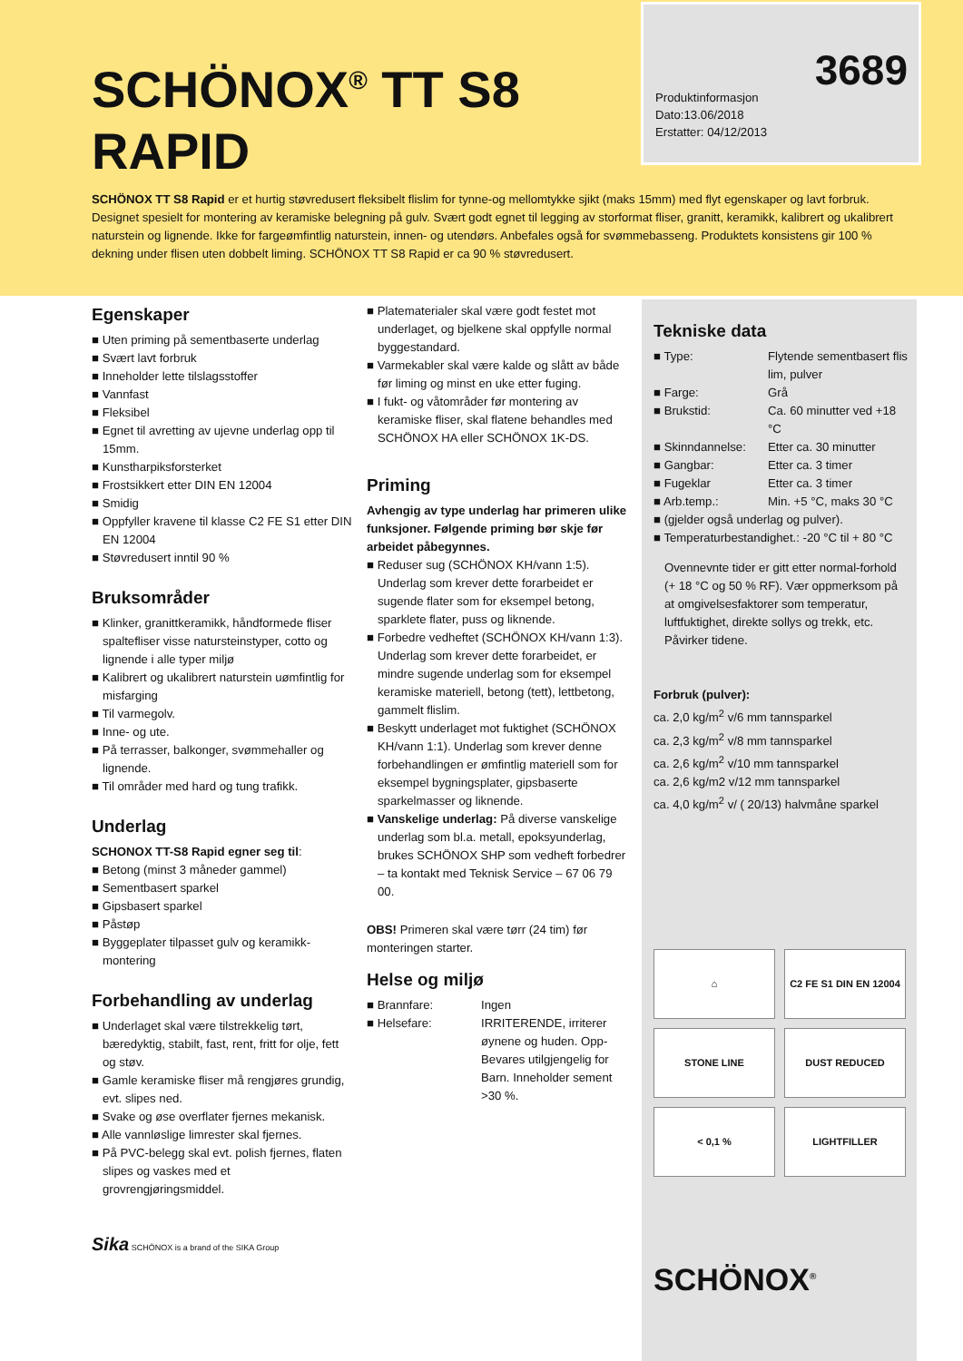SCHÖNOX<sup>®</sup> TT S8
RAPID
Produktinformasjon
Dato:13.06/2018
Erstatter: 04/12/2013
3689
SCHÖNOX TT S8 Rapid er et hurtig støvredusert fleksibelt flislim for tynne-og mellomtykke sjikt (maks 15mm) med flyt egenskaper og lavt forbruk. Designet spesielt for montering av keramiske belegning på gulv. Svært godt egnet til legging av storformat fliser, granitt, keramikk, kalibrert og ukalibrert naturstein og lignende. Ikke for fargeømfintlig naturstein, innen- og utendørs. Anbefales også for svømmebasseng. Produktets konsistens gir 100 % dekning under flisen uten dobbelt liming. SCHÖNOX TT S8 Rapid er ca 90 % støvredusert.
Egenskaper
Uten priming på sementbaserte underlag
Svært lavt forbruk
Inneholder lette tilslagsstoffer
Vannfast
Fleksibel
Egnet til avretting av ujevne underlag opp til 15mm.
Kunstharpiksforsterket
Frostsikkert etter DIN EN 12004
Smidig
Oppfyller kravene til klasse C2 FE S1 etter DIN EN 12004
Støvredusert inntil 90 %
Bruksområder
Klinker, granittkeramikk, håndformede fliser spaltefliser visse natursteinstyper, cotto og lignende i alle typer miljø
Kalibrert og ukalibrert naturstein uømfintlig for misfarging
Til varmegolv.
Inne- og ute.
På terrasser, balkonger, svømmehaller og lignende.
Til områder med hard og tung trafikk.
Underlag
SCHONOX TT-S8 Rapid egner seg til:
Betong (minst 3 måneder gammel)
Sementbasert sparkel
Gipsbasert sparkel
Påstøp
Byggeplater tilpasset gulv og keramikk-montering
Forbehandling av underlag
Underlaget skal være tilstrekkelig tørt, bæredyktig, stabilt, fast, rent, fritt for olje, fett og støv.
Gamle keramiske fliser må rengjøres grundig, evt. slipes ned.
Svake og øse overflater fjernes mekanisk.
Alle vannløslige limrester skal fjernes.
På PVC-belegg skal evt. polish fjernes, flaten slipes og vaskes med et grovrengjøringsmiddel.
Sika SCHÖNOX is a brand of the SIKA Group
Platematerialer skal være godt festet mot underlaget, og bjelkene skal oppfylle normal byggestandard.
Varmekabler skal være kalde og slått av både før liming og minst en uke etter fuging.
I fukt- og våtområder før montering av keramiske fliser, skal flatene behandles med SCHÖNOX HA eller SCHÖNOX 1K-DS.
Priming
Avhengig av type underlag har primeren ulike funksjoner. Følgende priming bør skje før arbeidet påbegynnes.
Reduser sug (SCHÖNOX KH/vann 1:5). Underlag som krever dette forarbeidet er sugende flater som for eksempel betong, sparklete flater, puss og liknende.
Forbedre vedheftet (SCHÖNOX KH/vann 1:3). Underlag som krever dette forarbeidet, er mindre sugende underlag som for eksempel keramiske materiell, betong (tett), lettbetong, gammelt flislim.
Beskytt underlaget mot fuktighet (SCHÖNOX KH/vann 1:1). Underlag som krever denne forbehandlingen er ømfintlig materiell som for eksempel bygningsplater, gipsbaserte sparkelmasser og liknende.
Vanskelige underlag: På diverse vanskelige underlag som bl.a. metall, epoksyunderlag, brukes SCHÖNOX SHP som vedheft forbedrer – ta kontakt med Teknisk Service – 67 06 79 00.
OBS! Primeren skal være tørr (24 tim) før monteringen starter.
Helse og miljø
■ Brannfare:
Ingen
■ Helsefare:
IRRITERENDE, irriterer øynene og huden. Opp-Bevares utilgjengelig for Barn. Inneholder sement >30 %.
Tekniske data
■ Type:
Flytende sementbasert flis lim, pulver
■ Farge:
Grå
■ Brukstid:
Ca. 60 minutter ved +18 °C
■ Skinndannelse:
Etter ca. 30 minutter
■ Gangbar:
Etter ca. 3 timer
■ Fugeklar
Etter ca. 3 timer
■ Arb.temp.:
Min. +5 °C, maks 30 °C
■ (gjelder også underlag og pulver).
■ Temperaturbestandighet.: -20 °C til + 80 °C
Ovennevnte tider er gitt etter normal-forhold (+ 18 °C og 50 % RF). Vær oppmerksom på at omgivelsesfaktorer som temperatur, luftfuktighet, direkte sollys og trekk, etc. Påvirker tidene.
Forbruk (pulver):
ca. 2,0 kg/m<sup>2</sup> v/6 mm tannsparkel
ca. 2,3 kg/m<sup>2</sup> v/8 mm tannsparkel
ca. 2,6 kg/m<sup>2</sup> v/10 mm tannsparkel
ca. 2,6 kg/m2 v/12 mm tannsparkel
ca. 4,0 kg/m<sup>2</sup> v/ ( 20/13) halvmåne sparkel
⌂
C2 FE S1 DIN EN 12004
STONE LINE
DUST REDUCED
< 0,1 %
LIGHTFILLER
SCHÖNOX<sup>®</sup>